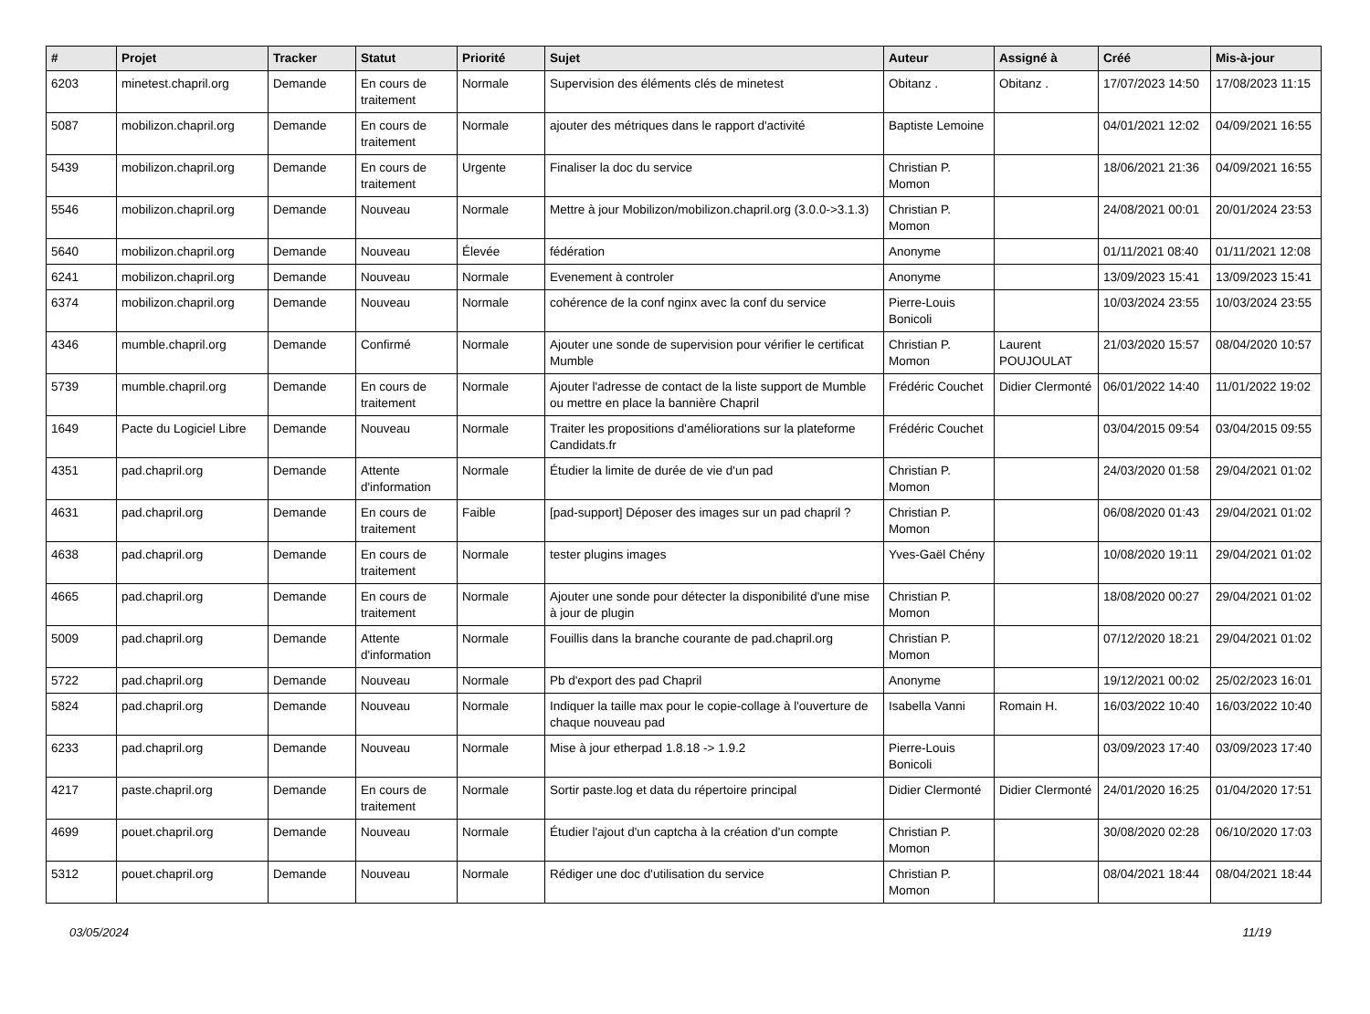| # | Projet | Tracker | Statut | Priorité | Sujet | Auteur | Assigné à | Créé | Mis-à-jour |
| --- | --- | --- | --- | --- | --- | --- | --- | --- | --- |
| 6203 | minetest.chapril.org | Demande | En cours de traitement | Normale | Supervision des éléments clés de minetest | Obitanz . | Obitanz . | 17/07/2023 14:50 | 17/08/2023 11:15 |
| 5087 | mobilizon.chapril.org | Demande | En cours de traitement | Normale | ajouter des métriques dans le rapport d'activité | Baptiste Lemoine | | 04/01/2021 12:02 | 04/09/2021 16:55 |
| 5439 | mobilizon.chapril.org | Demande | En cours de traitement | Urgente | Finaliser la doc du service | Christian P. Momon | | 18/06/2021 21:36 | 04/09/2021 16:55 |
| 5546 | mobilizon.chapril.org | Demande | Nouveau | Normale | Mettre à jour Mobilizon/mobilizon.chapril.org (3.0.0->3.1.3) | Christian P. Momon | | 24/08/2021 00:01 | 20/01/2024 23:53 |
| 5640 | mobilizon.chapril.org | Demande | Nouveau | Élevée | fédération | Anonyme | | 01/11/2021 08:40 | 01/11/2021 12:08 |
| 6241 | mobilizon.chapril.org | Demande | Nouveau | Normale | Evenement à controler | Anonyme | | 13/09/2023 15:41 | 13/09/2023 15:41 |
| 6374 | mobilizon.chapril.org | Demande | Nouveau | Normale | cohérence de la conf nginx avec la conf du service | Pierre-Louis Bonicoli | | 10/03/2024 23:55 | 10/03/2024 23:55 |
| 4346 | mumble.chapril.org | Demande | Confirmé | Normale | Ajouter une sonde de supervision pour vérifier le certificat Mumble | Christian P. Momon | Laurent POUJOULAT | 21/03/2020 15:57 | 08/04/2020 10:57 |
| 5739 | mumble.chapril.org | Demande | En cours de traitement | Normale | Ajouter l'adresse de contact de la liste support de Mumble ou mettre en place la bannière Chapril | Frédéric Couchet | Didier Clermonté | 06/01/2022 14:40 | 11/01/2022 19:02 |
| 1649 | Pacte du Logiciel Libre | Demande | Nouveau | Normale | Traiter les propositions d'améliorations sur la plateforme Candidats.fr | Frédéric Couchet | | 03/04/2015 09:54 | 03/04/2015 09:55 |
| 4351 | pad.chapril.org | Demande | Attente d'information | Normale | Étudier la limite de durée de vie d'un pad | Christian P. Momon | | 24/03/2020 01:58 | 29/04/2021 01:02 |
| 4631 | pad.chapril.org | Demande | En cours de traitement | Faible | [pad-support] Déposer des images sur un pad chapril ? | Christian P. Momon | | 06/08/2020 01:43 | 29/04/2021 01:02 |
| 4638 | pad.chapril.org | Demande | En cours de traitement | Normale | tester plugins images | Yves-Gaël Chény | | 10/08/2020 19:11 | 29/04/2021 01:02 |
| 4665 | pad.chapril.org | Demande | En cours de traitement | Normale | Ajouter une sonde pour détecter la disponibilité d'une mise à jour de plugin | Christian P. Momon | | 18/08/2020 00:27 | 29/04/2021 01:02 |
| 5009 | pad.chapril.org | Demande | Attente d'information | Normale | Fouillis dans la branche courante de pad.chapril.org | Christian P. Momon | | 07/12/2020 18:21 | 29/04/2021 01:02 |
| 5722 | pad.chapril.org | Demande | Nouveau | Normale | Pb d'export des pad Chapril | Anonyme | | 19/12/2021 00:02 | 25/02/2023 16:01 |
| 5824 | pad.chapril.org | Demande | Nouveau | Normale | Indiquer la taille max pour le copie-collage à l'ouverture de chaque nouveau pad | Isabella Vanni | Romain H. | 16/03/2022 10:40 | 16/03/2022 10:40 |
| 6233 | pad.chapril.org | Demande | Nouveau | Normale | Mise à jour etherpad 1.8.18 -> 1.9.2 | Pierre-Louis Bonicoli | | 03/09/2023 17:40 | 03/09/2023 17:40 |
| 4217 | paste.chapril.org | Demande | En cours de traitement | Normale | Sortir paste.log et data du répertoire principal | Didier Clermonté | Didier Clermonté | 24/01/2020 16:25 | 01/04/2020 17:51 |
| 4699 | pouet.chapril.org | Demande | Nouveau | Normale | Étudier l'ajout d'un captcha à la création d'un compte | Christian P. Momon | | 30/08/2020 02:28 | 06/10/2020 17:03 |
| 5312 | pouet.chapril.org | Demande | Nouveau | Normale | Rédiger une doc d'utilisation du service | Christian P. Momon | | 08/04/2021 18:44 | 08/04/2021 18:44 |
03/05/2024 11/19